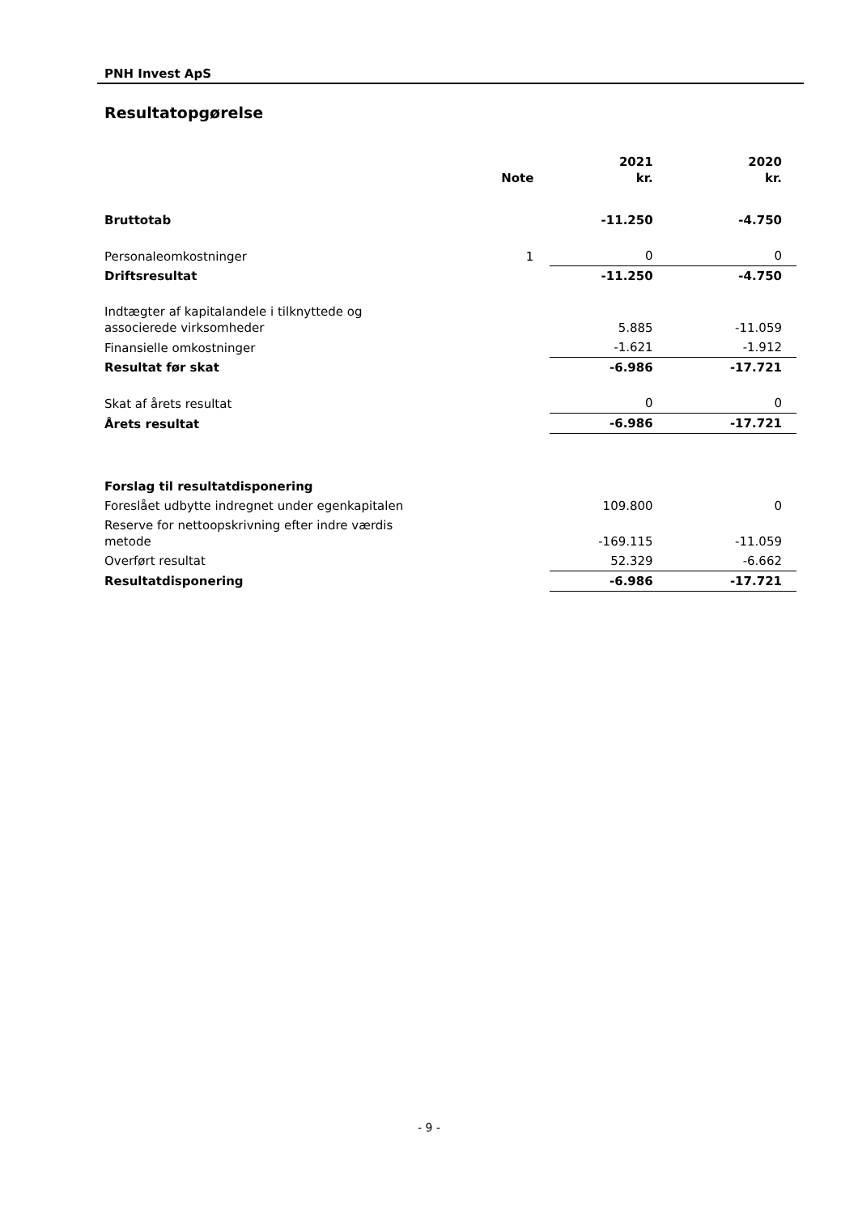PNH Invest ApS
Resultatopgørelse
| | Note | 2021 kr. | 2020 kr. |
| --- | --- | --- | --- |
| Bruttotab | | -11.250 | -4.750 |
| Personaleomkostninger | 1 | 0 | 0 |
| Driftsresultat | | -11.250 | -4.750 |
| Indtægter af kapitalandele i tilknyttede og associerede virksomheder | | 5.885 | -11.059 |
| Finansielle omkostninger | | -1.621 | -1.912 |
| Resultat før skat | | -6.986 | -17.721 |
| Skat af årets resultat | | 0 | 0 |
| Årets resultat | | -6.986 | -17.721 |
| Forslag til resultatdisponering | | | |
| Foreslået udbytte indregnet under egenkapitalen | | 109.800 | 0 |
| Reserve for nettoopskrivning efter indre værdis metode | | -169.115 | -11.059 |
| Overført resultat | | 52.329 | -6.662 |
| Resultatdisponering | | -6.986 | -17.721 |
- 9 -